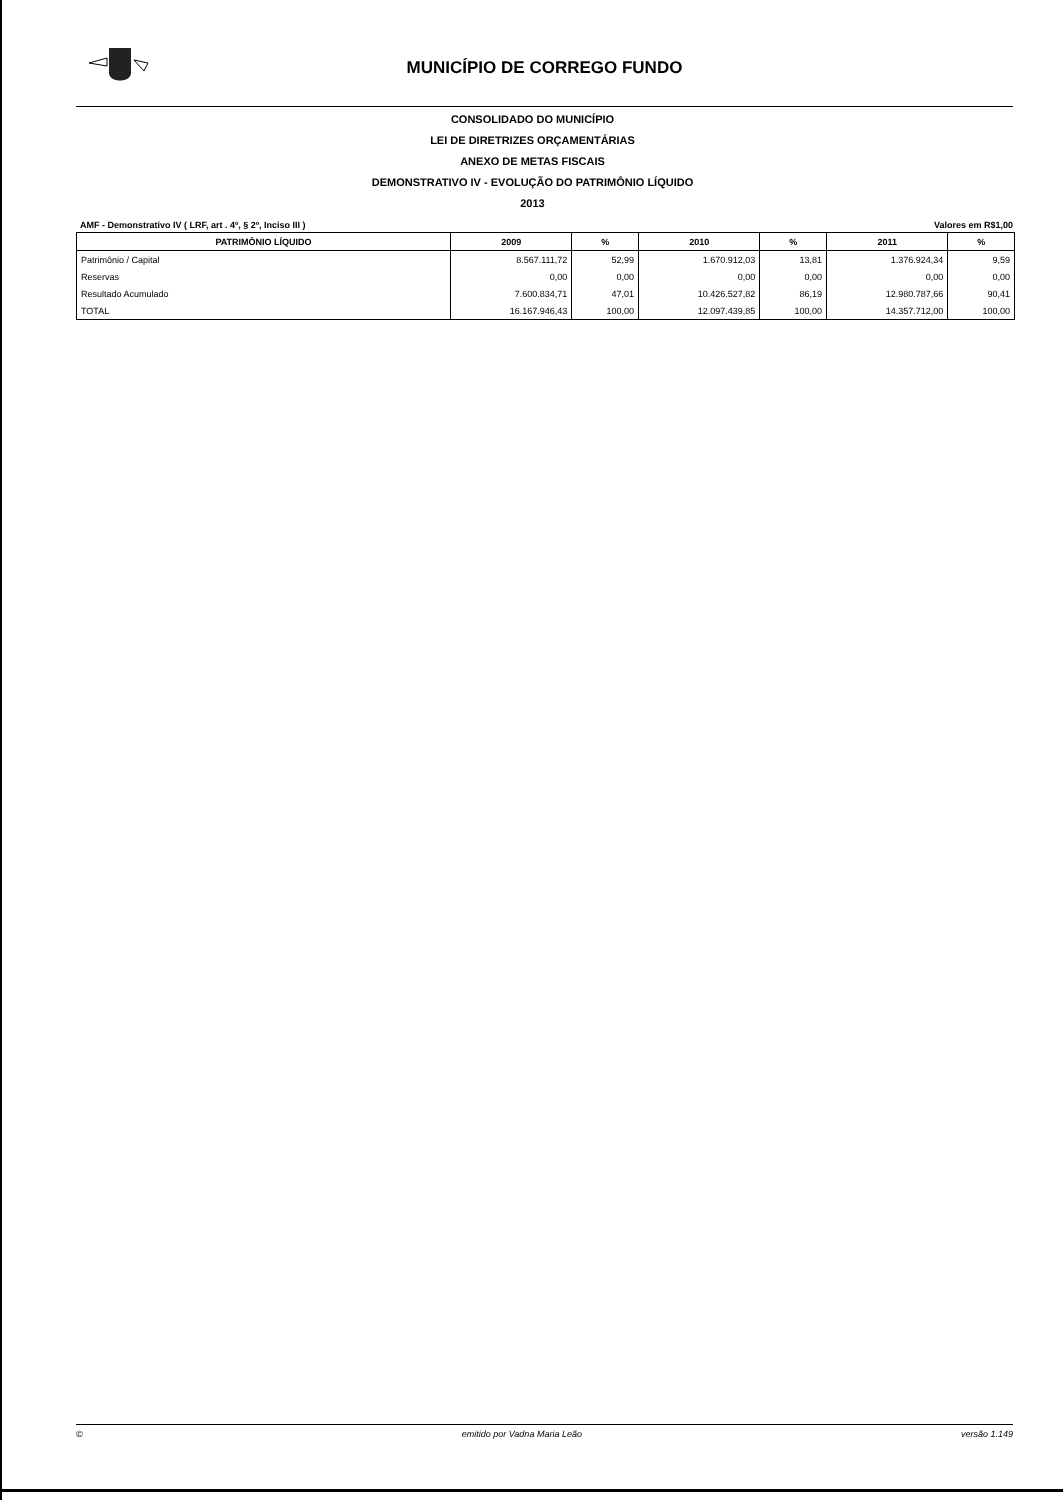MUNICÍPIO DE CORREGO FUNDO
CONSOLIDADO DO MUNICÍPIO
LEI DE DIRETRIZES ORÇAMENTÁRIAS
ANEXO DE METAS FISCAIS
DEMONSTRATIVO IV - EVOLUÇÃO DO PATRIMÔNIO LÍQUIDO
2013
AMF - Demonstrativo IV ( LRF, art . 4º, § 2º, Inciso III ) Valores em R$1,00
| PATRIMÔNIO LÍQUIDO | 2009 | % | 2010 | % | 2011 | % |
| --- | --- | --- | --- | --- | --- | --- |
| Patrimônio / Capital | 8.567.111,72 | 52,99 | 1.670.912,03 | 13,81 | 1.376.924,34 | 9,59 |
| Reservas | 0,00 | 0,00 | 0,00 | 0,00 | 0,00 | 0,00 |
| Resultado Acumulado | 7.600.834,71 | 47,01 | 10.426.527,82 | 86,19 | 12.980.787,66 | 90,41 |
| TOTAL | 16.167.946,43 | 100,00 | 12.097.439,85 | 100,00 | 14.357.712,00 | 100,00 |
© emitido por Vadna Maria Leão versão 1.149